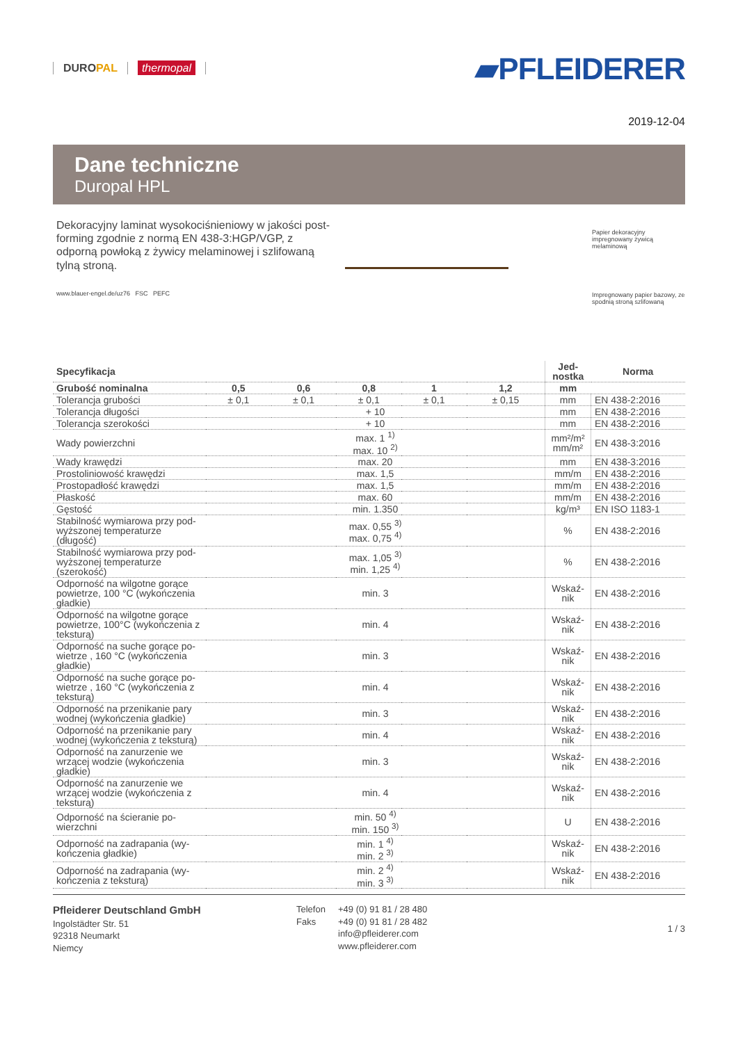DUROPAL thermopal
▰PFLEIDERER
2019-12-04
Dane techniczne
Duropal HPL
Dekoracyjny laminat wysokociśnieniowy w jakości post-forming zgodnie z normą EN 438-3:HGP/VGP, z odporną powłoką z żywicy melaminowej i szlifowaną tylną stroną.
www.blauer-engel.de/uz76 FSC PEFC
Papier dekoracyjny impregnowany żywicą melaminową
Impregnowany papier bazowy, ze spodnią stroną szlifowaną
| Specyfikacja | | | | | | Jed- nostka | Norma |
| --- | --- | --- | --- | --- | --- | --- | --- |
| Grubość nominalna | 0,5 | 0,6 | 0,8 | 1 | 1,2 | mm | |
| Tolerancja grubości | ± 0,1 | ± 0,1 | ± 0,1 | ± 0,1 | ± 0,15 | mm | EN 438-2:2016 |
| Tolerancja długości | + 10 | | | | | mm | EN 438-2:2016 |
| Tolerancja szerokości | + 10 | | | | | mm | EN 438-2:2016 |
| Wady powierzchni | max. 1 <sup>1)</sup> max. 10 <sup>2)</sup> | | | | | mm²/m² mm/m² | EN 438-3:2016 |
| Wady krawędzi | max. 20 | | | | | mm | EN 438-3:2016 |
| Prostoliniowość krawędzi | max. 1,5 | | | | | mm/m | EN 438-2:2016 |
| Prostopadłość krawędzi | max. 1,5 | | | | | mm/m | EN 438-2:2016 |
| Płaskość | max. 60 | | | | | mm/m | EN 438-2:2016 |
| Gęstość | min. 1.350 | | | | | kg/m³ | EN ISO 1183-1 |
| Stabilność wymiarowa przy pod-wyższonej temperaturze (długość) | max. 0,55 <sup>3)</sup> max. 0,75 <sup>4)</sup> | | | | | % | EN 438-2:2016 |
| Stabilność wymiarowa przy pod-wyższonej temperaturze (szerokość) | max. 1,05 <sup>3)</sup> min. 1,25 <sup>4)</sup> | | | | | % | EN 438-2:2016 |
| Odporność na wilgotne gorące powietrze, 100 °C (wykończenia gładkie) | min. 3 | | | | | Wskaź- nik | EN 438-2:2016 |
| Odporność na wilgotne gorące powietrze, 100°C (wykończenia z teksturą) | min. 4 | | | | | Wskaź- nik | EN 438-2:2016 |
| Odporność na suche gorące po-wietrze , 160 °C (wykończenia gładkie) | min. 3 | | | | | Wskaź- nik | EN 438-2:2016 |
| Odporność na suche gorące po-wietrze , 160 °C (wykończenia z teksturą) | min. 4 | | | | | Wskaź- nik | EN 438-2:2016 |
| Odporność na przenikanie pary wodnej (wykończenia gładkie) | min. 3 | | | | | Wskaź- nik | EN 438-2:2016 |
| Odporność na przenikanie pary wodnej (wykończenia z teksturą) | min. 4 | | | | | Wskaź- nik | EN 438-2:2016 |
| Odporność na zanurzenie we wrzącej wodzie (wykończenia gładkie) | min. 3 | | | | | Wskaź- nik | EN 438-2:2016 |
| Odporność na zanurzenie we wrzącej wodzie (wykończenia z teksturą) | min. 4 | | | | | Wskaź- nik | EN 438-2:2016 |
| Odporność na ścieranie po-wierzchni | min. 50 <sup>4)</sup> min. 150 <sup>3)</sup> | | | | | U | EN 438-2:2016 |
| Odporność na zadrapania (wy-kończenia gładkie) | min. 1 <sup>4)</sup> min. 2 <sup>3)</sup> | | | | | Wskaź- nik | EN 438-2:2016 |
| Odporność na zadrapania (wy-kończenia z teksturą) | min. 2 <sup>4)</sup> min. 3 <sup>3)</sup> | | | | | Wskaź- nik | EN 438-2:2016 |
Pfleiderer Deutschland GmbH
Ingolstädter Str. 51
92318 Neumarkt
Niemcy
Telefon
Faks
+49 (0) 91 81 / 28 480
+49 (0) 91 81 / 28 482
info@pfleiderer.com
www.pfleiderer.com
1 / 3